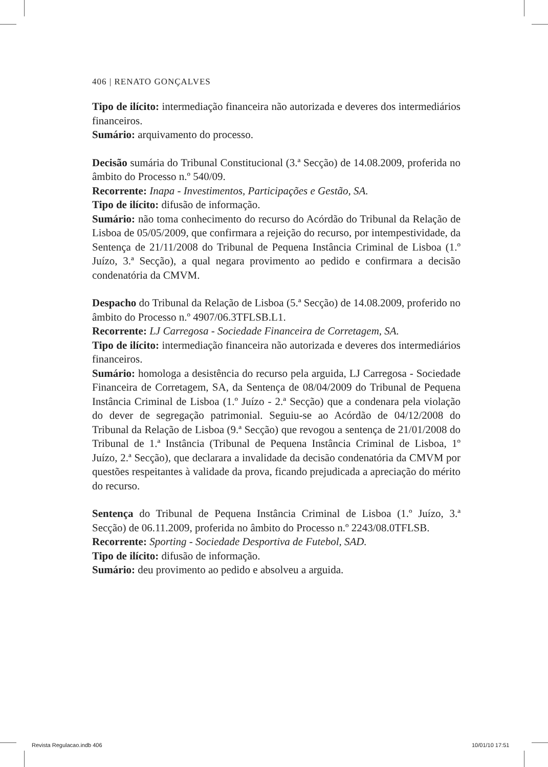406 | RENATO GONÇALVES
Tipo de ilícito: intermediação financeira não autorizada e deveres dos intermediários financeiros.
Sumário: arquivamento do processo.
Decisão sumária do Tribunal Constitucional (3.ª Secção) de 14.08.2009, proferida no âmbito do Processo n.º 540/09.
Recorrente: Inapa - Investimentos, Participações e Gestão, SA.
Tipo de ilícito: difusão de informação.
Sumário: não toma conhecimento do recurso do Acórdão do Tribunal da Relação de Lisboa de 05/05/2009, que confirmara a rejeição do recurso, por intempestividade, da Sentença de 21/11/2008 do Tribunal de Pequena Instância Criminal de Lisboa (1.º Juízo, 3.ª Secção), a qual negara provimento ao pedido e confirmara a decisão condenatória da CMVM.
Despacho do Tribunal da Relação de Lisboa (5.ª Secção) de 14.08.2009, proferido no âmbito do Processo n.º 4907/06.3TFLSB.L1.
Recorrente: LJ Carregosa - Sociedade Financeira de Corretagem, SA.
Tipo de ilícito: intermediação financeira não autorizada e deveres dos intermediários financeiros.
Sumário: homologa a desistência do recurso pela arguida, LJ Carregosa - Sociedade Financeira de Corretagem, SA, da Sentença de 08/04/2009 do Tribunal de Pequena Instância Criminal de Lisboa (1.º Juízo - 2.ª Secção) que a condenara pela violação do dever de segregação patrimonial. Seguiu-se ao Acórdão de 04/12/2008 do Tribunal da Relação de Lisboa (9.ª Secção) que revogou a sentença de 21/01/2008 do Tribunal de 1.ª Instância (Tribunal de Pequena Instância Criminal de Lisboa, 1º Juízo, 2.ª Secção), que declarara a invalidade da decisão condenatória da CMVM por questões respeitantes à validade da prova, ficando prejudicada a apreciação do mérito do recurso.
Sentença do Tribunal de Pequena Instância Criminal de Lisboa (1.º Juízo, 3.ª Secção) de 06.11.2009, proferida no âmbito do Processo n.º 2243/08.0TFLSB.
Recorrente: Sporting - Sociedade Desportiva de Futebol, SAD.
Tipo de ilícito: difusão de informação.
Sumário: deu provimento ao pedido e absolveu a arguida.
Revista Regulacao.indb 406 10/01/10 17:51